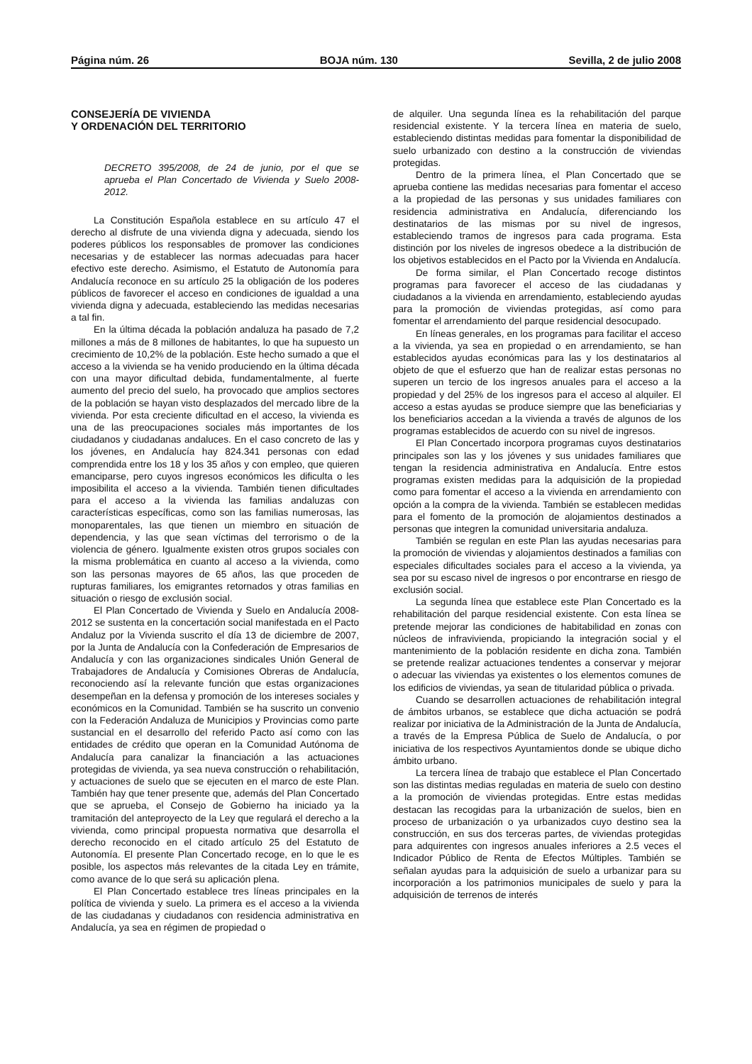Página núm. 26 BOJA núm. 130 Sevilla, 2 de julio 2008
CONSEJERÍA DE VIVIENDA
Y ORDENACIÓN DEL TERRITORIO
DECRETO 395/2008, de 24 de junio, por el que se aprueba el Plan Concertado de Vivienda y Suelo 2008-2012.
La Constitución Española establece en su artículo 47 el derecho al disfrute de una vivienda digna y adecuada, siendo los poderes públicos los responsables de promover las condiciones necesarias y de establecer las normas adecuadas para hacer efectivo este derecho. Asimismo, el Estatuto de Autonomía para Andalucía reconoce en su artículo 25 la obligación de los poderes públicos de favorecer el acceso en condiciones de igualdad a una vivienda digna y adecuada, estableciendo las medidas necesarias a tal fin.
En la última década la población andaluza ha pasado de 7,2 millones a más de 8 millones de habitantes, lo que ha supuesto un crecimiento de 10,2% de la población. Este hecho sumado a que el acceso a la vivienda se ha venido produciendo en la última década con una mayor dificultad debida, fundamentalmente, al fuerte aumento del precio del suelo, ha provocado que amplios sectores de la población se hayan visto desplazados del mercado libre de la vivienda. Por esta creciente dificultad en el acceso, la vivienda es una de las preocupaciones sociales más importantes de los ciudadanos y ciudadanas andaluces. En el caso concreto de las y los jóvenes, en Andalucía hay 824.341 personas con edad comprendida entre los 18 y los 35 años y con empleo, que quieren emanciparse, pero cuyos ingresos económicos les dificulta o les imposibilita el acceso a la vivienda. También tienen dificultades para el acceso a la vivienda las familias andaluzas con características específicas, como son las familias numerosas, las monoparentales, las que tienen un miembro en situación de dependencia, y las que sean víctimas del terrorismo o de la violencia de género. Igualmente existen otros grupos sociales con la misma problemática en cuanto al acceso a la vivienda, como son las personas mayores de 65 años, las que proceden de rupturas familiares, los emigrantes retornados y otras familias en situación o riesgo de exclusión social.
El Plan Concertado de Vivienda y Suelo en Andalucía 2008-2012 se sustenta en la concertación social manifestada en el Pacto Andaluz por la Vivienda suscrito el día 13 de diciembre de 2007, por la Junta de Andalucía con la Confederación de Empresarios de Andalucía y con las organizaciones sindicales Unión General de Trabajadores de Andalucía y Comisiones Obreras de Andalucía, reconociendo así la relevante función que estas organizaciones desempeñan en la defensa y promoción de los intereses sociales y económicos en la Comunidad. También se ha suscrito un convenio con la Federación Andaluza de Municipios y Provincias como parte sustancial en el desarrollo del referido Pacto así como con las entidades de crédito que operan en la Comunidad Autónoma de Andalucía para canalizar la financiación a las actuaciones protegidas de vivienda, ya sea nueva construcción o rehabilitación, y actuaciones de suelo que se ejecuten en el marco de este Plan. También hay que tener presente que, además del Plan Concertado que se aprueba, el Consejo de Gobierno ha iniciado ya la tramitación del anteproyecto de la Ley que regulará el derecho a la vivienda, como principal propuesta normativa que desarrolla el derecho reconocido en el citado artículo 25 del Estatuto de Autonomía. El presente Plan Concertado recoge, en lo que le es posible, los aspectos más relevantes de la citada Ley en trámite, como avance de lo que será su aplicación plena.
El Plan Concertado establece tres líneas principales en la política de vivienda y suelo. La primera es el acceso a la vivienda de las ciudadanas y ciudadanos con residencia administrativa en Andalucía, ya sea en régimen de propiedad o
de alquiler. Una segunda línea es la rehabilitación del parque residencial existente. Y la tercera línea en materia de suelo, estableciendo distintas medidas para fomentar la disponibilidad de suelo urbanizado con destino a la construcción de viviendas protegidas.
Dentro de la primera línea, el Plan Concertado que se aprueba contiene las medidas necesarias para fomentar el acceso a la propiedad de las personas y sus unidades familiares con residencia administrativa en Andalucía, diferenciando los destinatarios de las mismas por su nivel de ingresos, estableciendo tramos de ingresos para cada programa. Esta distinción por los niveles de ingresos obedece a la distribución de los objetivos establecidos en el Pacto por la Vivienda en Andalucía.
De forma similar, el Plan Concertado recoge distintos programas para favorecer el acceso de las ciudadanas y ciudadanos a la vivienda en arrendamiento, estableciendo ayudas para la promoción de viviendas protegidas, así como para fomentar el arrendamiento del parque residencial desocupado.
En líneas generales, en los programas para facilitar el acceso a la vivienda, ya sea en propiedad o en arrendamiento, se han establecidos ayudas económicas para las y los destinatarios al objeto de que el esfuerzo que han de realizar estas personas no superen un tercio de los ingresos anuales para el acceso a la propiedad y del 25% de los ingresos para el acceso al alquiler. El acceso a estas ayudas se produce siempre que las beneficiarias y los beneficiarios accedan a la vivienda a través de algunos de los programas establecidos de acuerdo con su nivel de ingresos.
El Plan Concertado incorpora programas cuyos destinatarios principales son las y los jóvenes y sus unidades familiares que tengan la residencia administrativa en Andalucía. Entre estos programas existen medidas para la adquisición de la propiedad como para fomentar el acceso a la vivienda en arrendamiento con opción a la compra de la vivienda. También se establecen medidas para el fomento de la promoción de alojamientos destinados a personas que integren la comunidad universitaria andaluza.
También se regulan en este Plan las ayudas necesarias para la promoción de viviendas y alojamientos destinados a familias con especiales dificultades sociales para el acceso a la vivienda, ya sea por su escaso nivel de ingresos o por encontrarse en riesgo de exclusión social.
La segunda línea que establece este Plan Concertado es la rehabilitación del parque residencial existente. Con esta línea se pretende mejorar las condiciones de habitabilidad en zonas con núcleos de infravivienda, propiciando la integración social y el mantenimiento de la población residente en dicha zona. También se pretende realizar actuaciones tendentes a conservar y mejorar o adecuar las viviendas ya existentes o los elementos comunes de los edificios de viviendas, ya sean de titularidad pública o privada.
Cuando se desarrollen actuaciones de rehabilitación integral de ámbitos urbanos, se establece que dicha actuación se podrá realizar por iniciativa de la Administración de la Junta de Andalucía, a través de la Empresa Pública de Suelo de Andalucía, o por iniciativa de los respectivos Ayuntamientos donde se ubique dicho ámbito urbano.
La tercera línea de trabajo que establece el Plan Concertado son las distintas medias reguladas en materia de suelo con destino a la promoción de viviendas protegidas. Entre estas medidas destacan las recogidas para la urbanización de suelos, bien en proceso de urbanización o ya urbanizados cuyo destino sea la construcción, en sus dos terceras partes, de viviendas protegidas para adquirentes con ingresos anuales inferiores a 2.5 veces el Indicador Público de Renta de Efectos Múltiples. También se señalan ayudas para la adquisición de suelo a urbanizar para su incorporación a los patrimonios municipales de suelo y para la adquisición de terrenos de interés